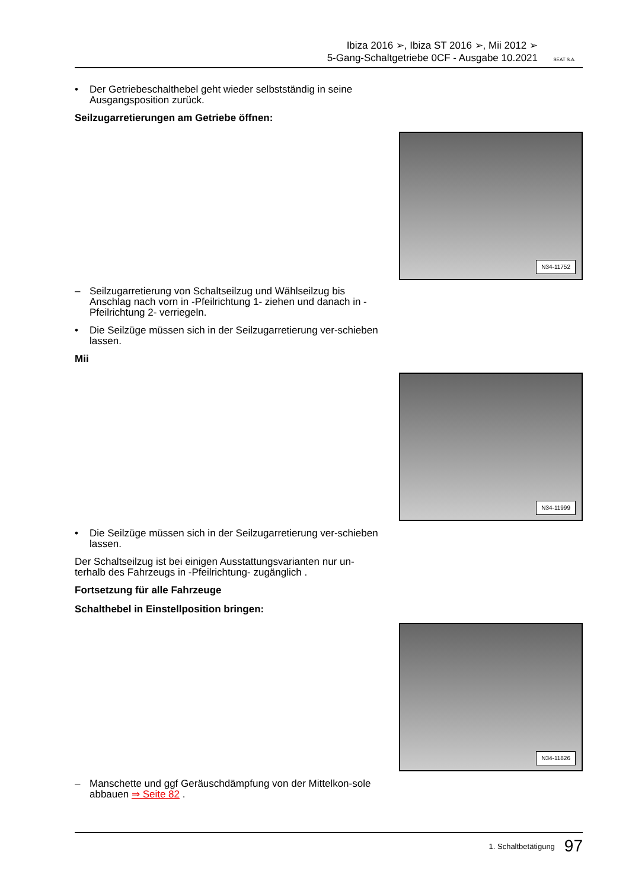Ibiza 2016 ➢, Ibiza ST 2016 ➢, Mii 2012 ➢
5-Gang-Schaltgetriebe 0CF - Ausgabe 10.2021
SEAT S.A.
• Der Getriebeschalthebel geht wieder selbstständig in seine Ausgangsposition zurück.
Seilzugarretierungen am Getriebe öffnen:
N34-11752
– Seilzugarretierung von Schaltseilzug und Wählseilzug bis Anschlag nach vorn in -Pfeilrichtung 1- ziehen und danach in -Pfeilrichtung 2- verriegeln.
• Die Seilzüge müssen sich in der Seilzugarretierung ver-schieben lassen.
Mii
N34-11999
• Die Seilzüge müssen sich in der Seilzugarretierung ver-schieben lassen.
Der Schaltseilzug ist bei einigen Ausstattungsvarianten nur un-terhalb des Fahrzeugs in -Pfeilrichtung- zugänglich .
Fortsetzung für alle Fahrzeuge
Schalthebel in Einstellposition bringen:
N34-11826
– Manschette und ggf Geräuschdämpfung von der Mittelkon-sole abbauen ⇒ Seite 82 .
1. Schaltbetätigung 97